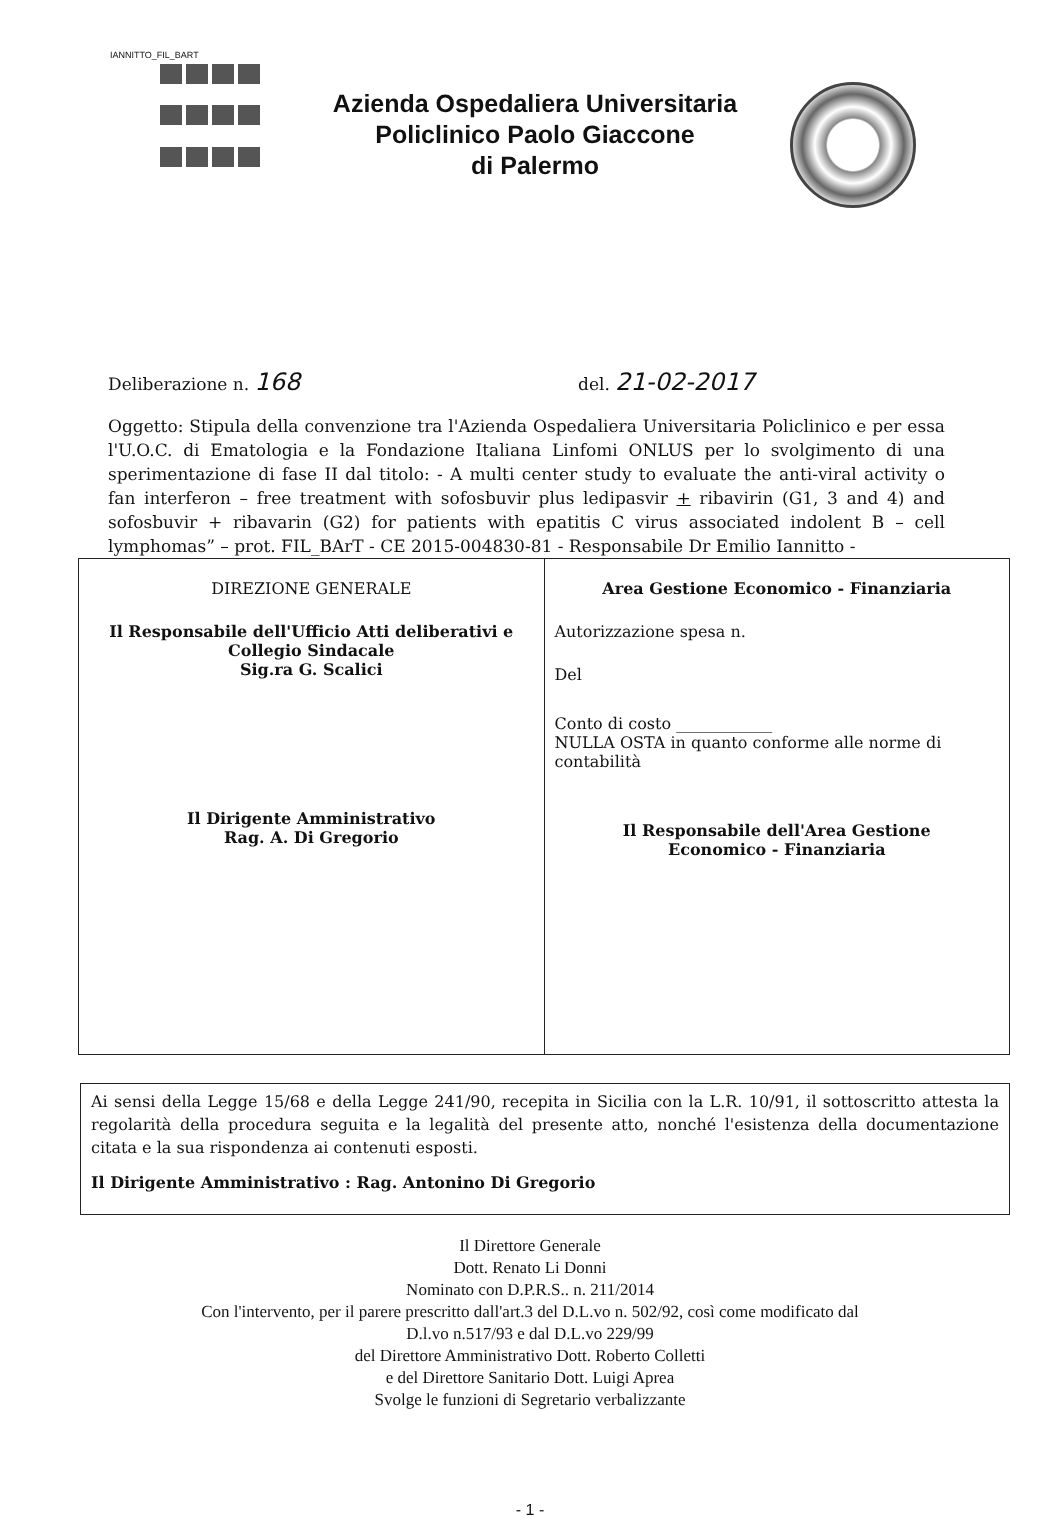IANNITTO_FIL_BART
Azienda Ospedaliera Universitaria
Policlinico Paolo Giaccone
di Palermo
Deliberazione n. 168
del. 21-02-2017
Oggetto: Stipula della convenzione tra l'Azienda Ospedaliera Universitaria Policlinico e per essa l'U.O.C. di Ematologia e la Fondazione Italiana Linfomi ONLUS per lo svolgimento di una sperimentazione di fase II dal titolo: - A multi center study to evaluate the anti-viral activity o fan interferon – free treatment with sofosbuvir plus ledipasvir + ribavirin (G1, 3 and 4) and sofosbuvir + ribavarin (G2) for patients with epatitis C virus associated indolent B – cell lymphomas” – prot. FIL_BArT - CE 2015-004830-81 - Responsabile Dr Emilio Iannitto -
| DIREZIONE GENERALE Il Responsabile dell'Ufficio Atti deliberativi e Collegio Sindacale Sig.ra G. Scalici Il Dirigente Amministrativo Rag. A. Di Gregorio | Area Gestione Economico - Finanziaria Autorizzazione spesa n. Del Conto di costo ____________ NULLA OSTA in quanto conforme alle norme di contabilità Il Responsabile dell'Area Gestione Economico - Finanziaria |
Ai sensi della Legge 15/68 e della Legge 241/90, recepita in Sicilia con la L.R. 10/91, il sottoscritto attesta la regolarità della procedura seguita e la legalità del presente atto, nonché l'esistenza della documentazione citata e la sua rispondenza ai contenuti esposti.
Il Dirigente Amministrativo : Rag. Antonino Di Gregorio
Il Direttore Generale
Dott. Renato Li Donni
Nominato con D.P.R.S.. n. 211/2014
Con l'intervento, per il parere prescritto dall'art.3 del D.L.vo n. 502/92, così come modificato dal
D.l.vo n.517/93 e dal D.L.vo 229/99
del Direttore Amministrativo Dott. Roberto Colletti
e del Direttore Sanitario Dott. Luigi Aprea
Svolge le funzioni di Segretario verbalizzante
- 1 -